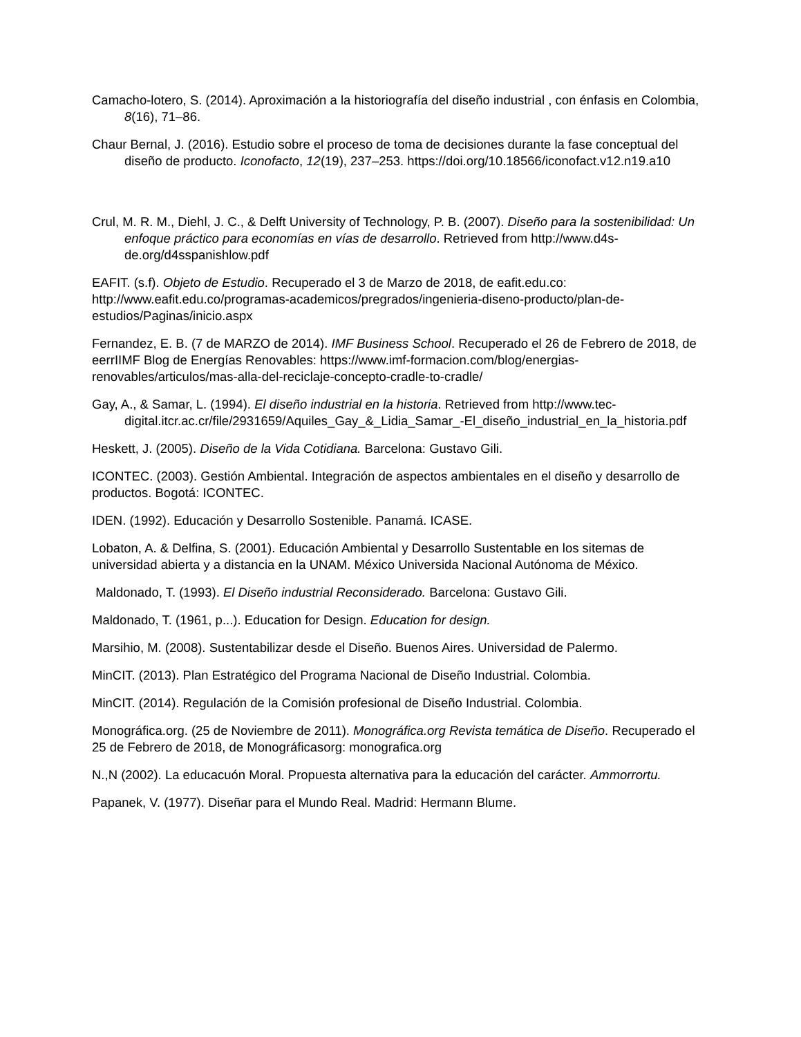Camacho-lotero, S. (2014). Aproximación a la historiografía del diseño industrial , con énfasis en Colombia, 8(16), 71–86.
Chaur Bernal, J. (2016). Estudio sobre el proceso de toma de decisiones durante la fase conceptual del diseño de producto. Iconofacto, 12(19), 237–253. https://doi.org/10.18566/iconofact.v12.n19.a10
Crul, M. R. M., Diehl, J. C., & Delft University of Technology, P. B. (2007). Diseño para la sostenibilidad: Un enfoque práctico para economías en vías de desarrollo. Retrieved from http://www.d4s-de.org/d4sspanishlow.pdf
EAFIT. (s.f). Objeto de Estudio. Recuperado el 3 de Marzo de 2018, de eafit.edu.co: http://www.eafit.edu.co/programas-academicos/pregrados/ingenieria-diseno-producto/plan-de-estudios/Paginas/inicio.aspx
Fernandez, E. B. (7 de MARZO de 2014). IMF Business School. Recuperado el 26 de Febrero de 2018, de eerrIIMF Blog de Energías Renovables: https://www.imf-formacion.com/blog/energias-renovables/articulos/mas-alla-del-reciclaje-concepto-cradle-to-cradle/
Gay, A., & Samar, L. (1994). El diseño industrial en la historia. Retrieved from http://www.tec-digital.itcr.ac.cr/file/2931659/Aquiles_Gay_&_Lidia_Samar_-El_diseño_industrial_en_la_historia.pdf
Heskett, J. (2005). Diseño de la Vida Cotidiana. Barcelona: Gustavo Gili.
ICONTEC. (2003). Gestión Ambiental. Integración de aspectos ambientales en el diseño y desarrollo de productos. Bogotá: ICONTEC.
IDEN. (1992). Educación y Desarrollo Sostenible. Panamá. ICASE.
Lobaton, A. & Delfina, S. (2001). Educación Ambiental y Desarrollo Sustentable en los sitemas de universidad abierta y a distancia en la UNAM. México Universida Nacional Autónoma de México.
Maldonado, T. (1993). El Diseño industrial Reconsiderado. Barcelona: Gustavo Gili.
Maldonado, T. (1961, p...). Education for Design. Education for design.
Marsihio, M. (2008). Sustentabilizar desde el Diseño. Buenos Aires. Universidad de Palermo.
MinCIT. (2013). Plan Estratégico del Programa Nacional de Diseño Industrial. Colombia.
MinCIT. (2014). Regulación de la Comisión profesional de Diseño Industrial. Colombia.
Monográfica.org. (25 de Noviembre de 2011). Monográfica.org Revista temática de Diseño. Recuperado el 25 de Febrero de 2018, de Monográficasorg: monografica.org
N.,N (2002). La educacuón Moral. Propuesta alternativa para la educación del carácter. Ammorrortu.
Papanek, V. (1977). Diseñar para el Mundo Real. Madrid: Hermann Blume.